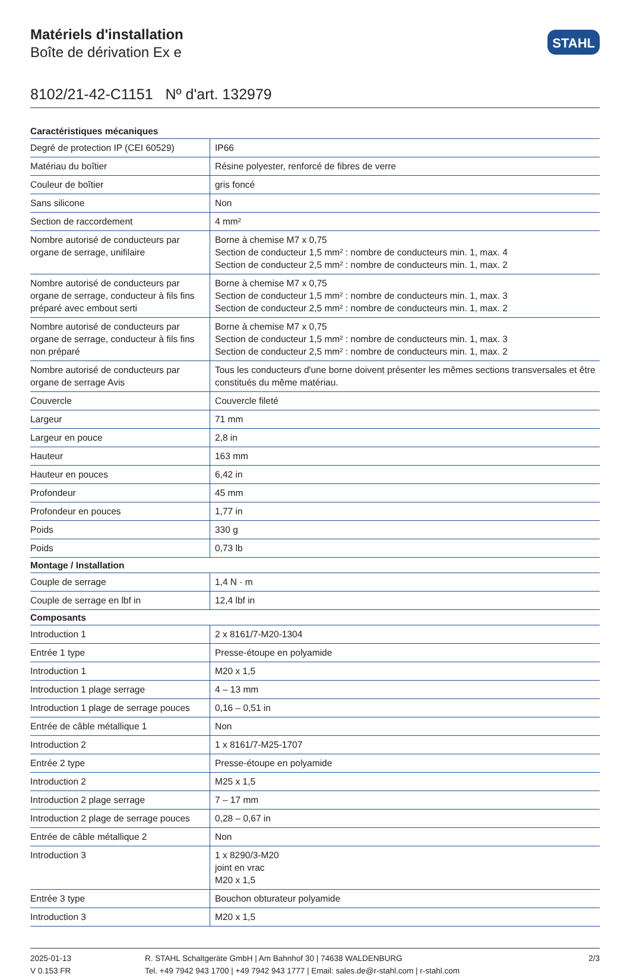Matériels d'installation
Boîte de dérivation Ex e
STAHL
8102/21-42-C1151 Nº d'art. 132979
| Caractéristiques mécaniques | |
| --- | --- |
| Degré de protection IP (CEI 60529) | IP66 |
| Matériau du boîtier | Résine polyester, renforcé de fibres de verre |
| Couleur de boîtier | gris foncé |
| Sans silicone | Non |
| Section de raccordement | 4 mm² |
| Nombre autorisé de conducteurs par organe de serrage, unifilaire | Borne à chemise M7 x 0,75 Section de conducteur 1,5 mm² : nombre de conducteurs min. 1, max. 4 Section de conducteur 2,5 mm² : nombre de conducteurs min. 1, max. 2 |
| Nombre autorisé de conducteurs par organe de serrage, conducteur à fils fins préparé avec embout serti | Borne à chemise M7 x 0,75 Section de conducteur 1,5 mm² : nombre de conducteurs min. 1, max. 3 Section de conducteur 2,5 mm² : nombre de conducteurs min. 1, max. 2 |
| Nombre autorisé de conducteurs par organe de serrage, conducteur à fils fins non préparé | Borne à chemise M7 x 0,75 Section de conducteur 1,5 mm² : nombre de conducteurs min. 1, max. 3 Section de conducteur 2,5 mm² : nombre de conducteurs min. 1, max. 2 |
| Nombre autorisé de conducteurs par organe de serrage Avis | Tous les conducteurs d'une borne doivent présenter les mêmes sections transversales et être constitués du même matériau. |
| Couvercle | Couvercle fileté |
| Largeur | 71 mm |
| Largeur en pouce | 2,8 in |
| Hauteur | 163 mm |
| Hauteur en pouces | 6,42 in |
| Profondeur | 45 mm |
| Profondeur en pouces | 1,77 in |
| Poids | 330 g |
| Poids | 0,73 lb |
| Montage / Installation | |
| Couple de serrage | 1,4 N · m |
| Couple de serrage en lbf in | 12,4 lbf in |
| Composants | |
| Introduction 1 | 2 x 8161/7-M20-1304 |
| Entrée 1 type | Presse-étoupe en polyamide |
| Introduction 1 | M20 x 1,5 |
| Introduction 1 plage serrage | 4 – 13 mm |
| Introduction 1 plage de serrage pouces | 0,16 – 0,51 in |
| Entrée de câble métallique 1 | Non |
| Introduction 2 | 1 x 8161/7-M25-1707 |
| Entrée 2 type | Presse-étoupe en polyamide |
| Introduction 2 | M25 x 1,5 |
| Introduction 2 plage serrage | 7 – 17 mm |
| Introduction 2 plage de serrage pouces | 0,28 – 0,67 in |
| Entrée de câble métallique 2 | Non |
| Introduction 3 | 1 x 8290/3-M20 joint en vrac M20 x 1,5 |
| Entrée 3 type | Bouchon obturateur polyamide |
| Introduction 3 | M20 x 1,5 |
2025-01-13
V 0.153 FR
R. STAHL Schaltgeräte GmbH | Am Bahnhof 30 | 74638 WALDENBURG
Tel. +49 7942 943 1700 | +49 7942 943 1777 | Email: sales.de@r-stahl.com | r-stahl.com
2/3